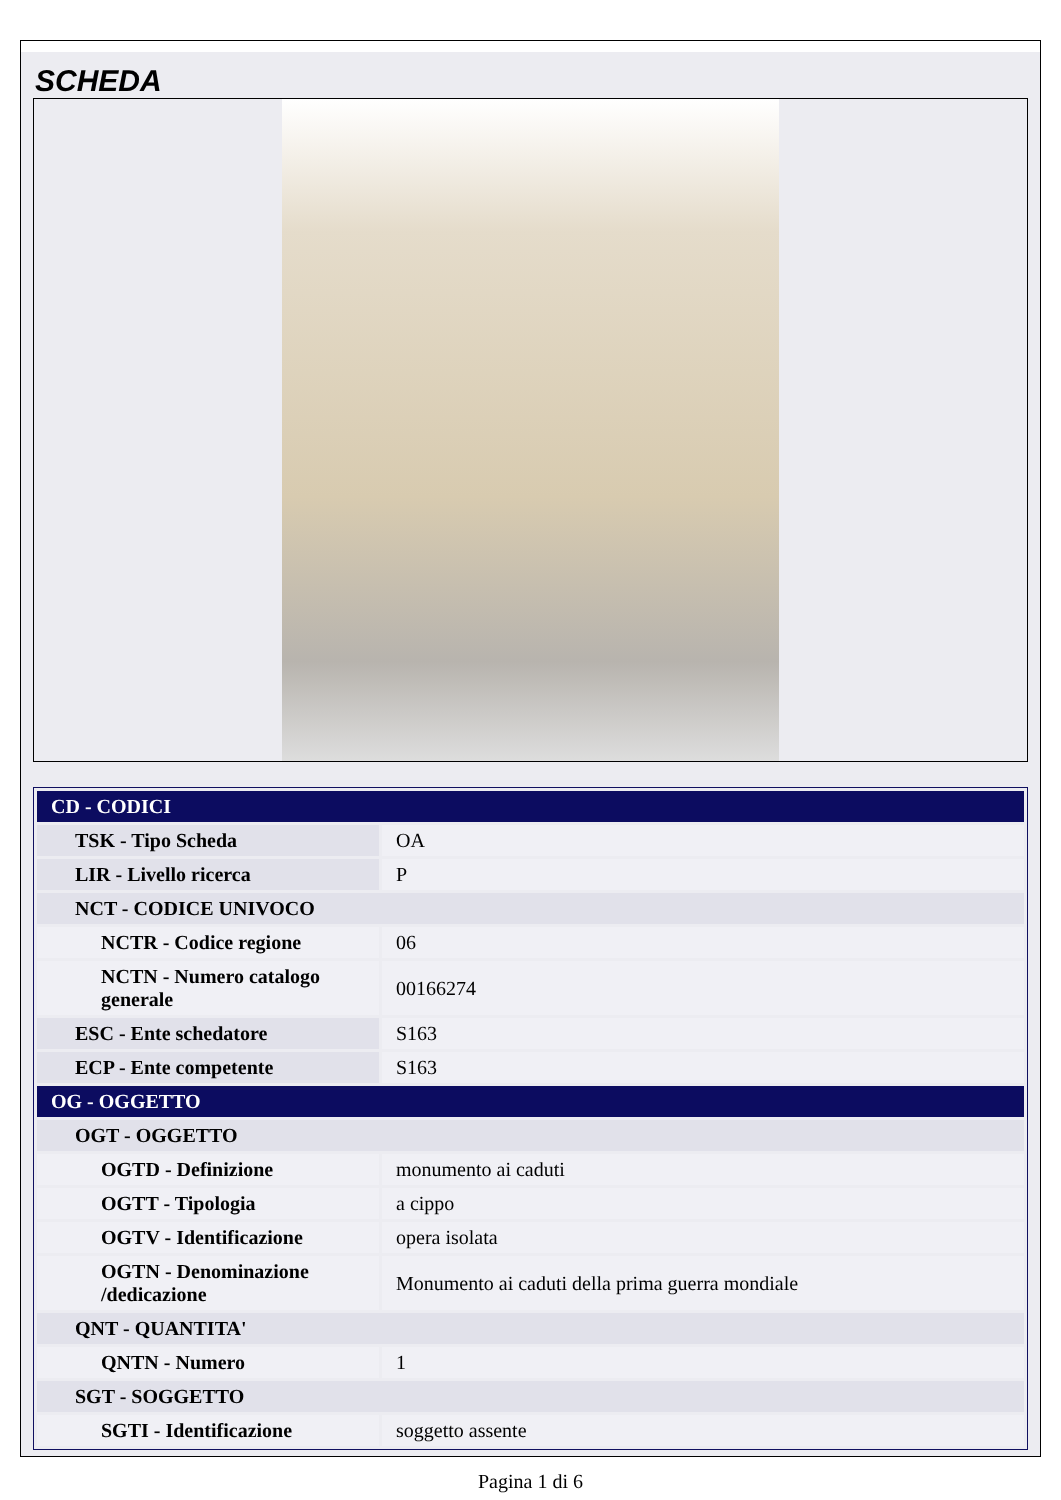SCHEDA
| CD - CODICI | |
| TSK - Tipo Scheda | OA |
| LIR - Livello ricerca | P |
| NCT - CODICE UNIVOCO | |
| NCTR - Codice regione | 06 |
| NCTN - Numero catalogo generale | 00166274 |
| ESC - Ente schedatore | S163 |
| ECP - Ente competente | S163 |
| OG - OGGETTO | |
| OGT - OGGETTO | |
| OGTD - Definizione | monumento ai caduti |
| OGTT - Tipologia | a cippo |
| OGTV - Identificazione | opera isolata |
| OGTN - Denominazione /dedicazione | Monumento ai caduti della prima guerra mondiale |
| QNT - QUANTITA' | |
| QNTN - Numero | 1 |
| SGT - SOGGETTO | |
| SGTI - Identificazione | soggetto assente |
Pagina 1 di 6